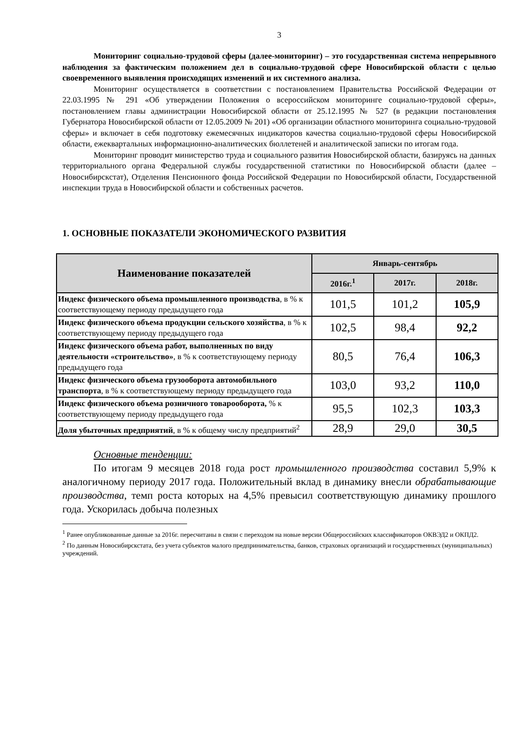3
Мониторинг социально-трудовой сферы (далее-мониторинг) – это государственная система непрерывного наблюдения за фактическим положением дел в социально-трудовой сфере Новосибирской области с целью своевременного выявления происходящих изменений и их системного анализа.
Мониторинг осуществляется в соответствии с постановлением Правительства Российской Федерации от 22.03.1995 № 291 «Об утверждении Положения о всероссийском мониторинге социально-трудовой сферы», постановлением главы администрации Новосибирской области от 25.12.1995 № 527 (в редакции постановления Губернатора Новосибирской области от 12.05.2009 № 201) «Об организации областного мониторинга социально-трудовой сферы» и включает в себя подготовку ежемесячных индикаторов качества социально-трудовой сферы Новосибирской области, ежеквартальных информационно-аналитических бюллетеней и аналитической записки по итогам года.
Мониторинг проводит министерство труда и социального развития Новосибирской области, базируясь на данных территориального органа Федеральной службы государственной статистики по Новосибирской области (далее – Новосибирскстат), Отделения Пенсионного фонда Российской Федерации по Новосибирской области, Государственной инспекции труда в Новосибирской области и собственных расчетов.
1. ОСНОВНЫЕ ПОКАЗАТЕЛИ ЭКОНОМИЧЕСКОГО РАЗВИТИЯ
| Наименование показателей | Январь-сентябрь | | |
| --- | --- | --- | --- |
| | 2016г.<sup>1</sup> | 2017г. | 2018г. |
| Индекс физического объема промышленного производства , в % к соответствующему периоду предыдущего года | 101,5 | 101,2 | 105,9 |
| Индекс физического объема продукции сельского хозяйства , в % к соответствующему периоду предыдущего года | 102,5 | 98,4 | 92,2 |
| Индекс физического объема работ, выполненных по виду деятельности «строительство» , в % к соответствующему периоду предыдущего года | 80,5 | 76,4 | 106,3 |
| Индекс физического объема грузооборота автомобильного транспорта , в % к соответствующему периоду предыдущего года | 103,0 | 93,2 | 110,0 |
| Индекс физического объема розничного товарооборота, % к соответствующему периоду предыдущего года | 95,5 | 102,3 | 103,3 |
| Доля убыточных предприятий , в % к общему числу предприятий<sup>2</sup> | 28,9 | 29,0 | 30,5 |
Основные тенденции:
По итогам 9 месяцев 2018 года рост промышленного производства составил 5,9% к аналогичному периоду 2017 года. Положительный вклад в динамику внесли обрабатывающие производства, темп роста которых на 4,5% превысил соответствующую динамику прошлого года. Ускорилась добыча полезных
<sup>1</sup> Ранее опубликованные данные за 2016г. пересчитаны в связи с переходом на новые версии Общероссийских классификаторов ОКВЭД2 и ОКПД2.
<sup>2</sup> По данным Новосибирскстата, без учета субъектов малого предпринимательства, банков, страховых организаций и государственных (муниципальных) учреждений.